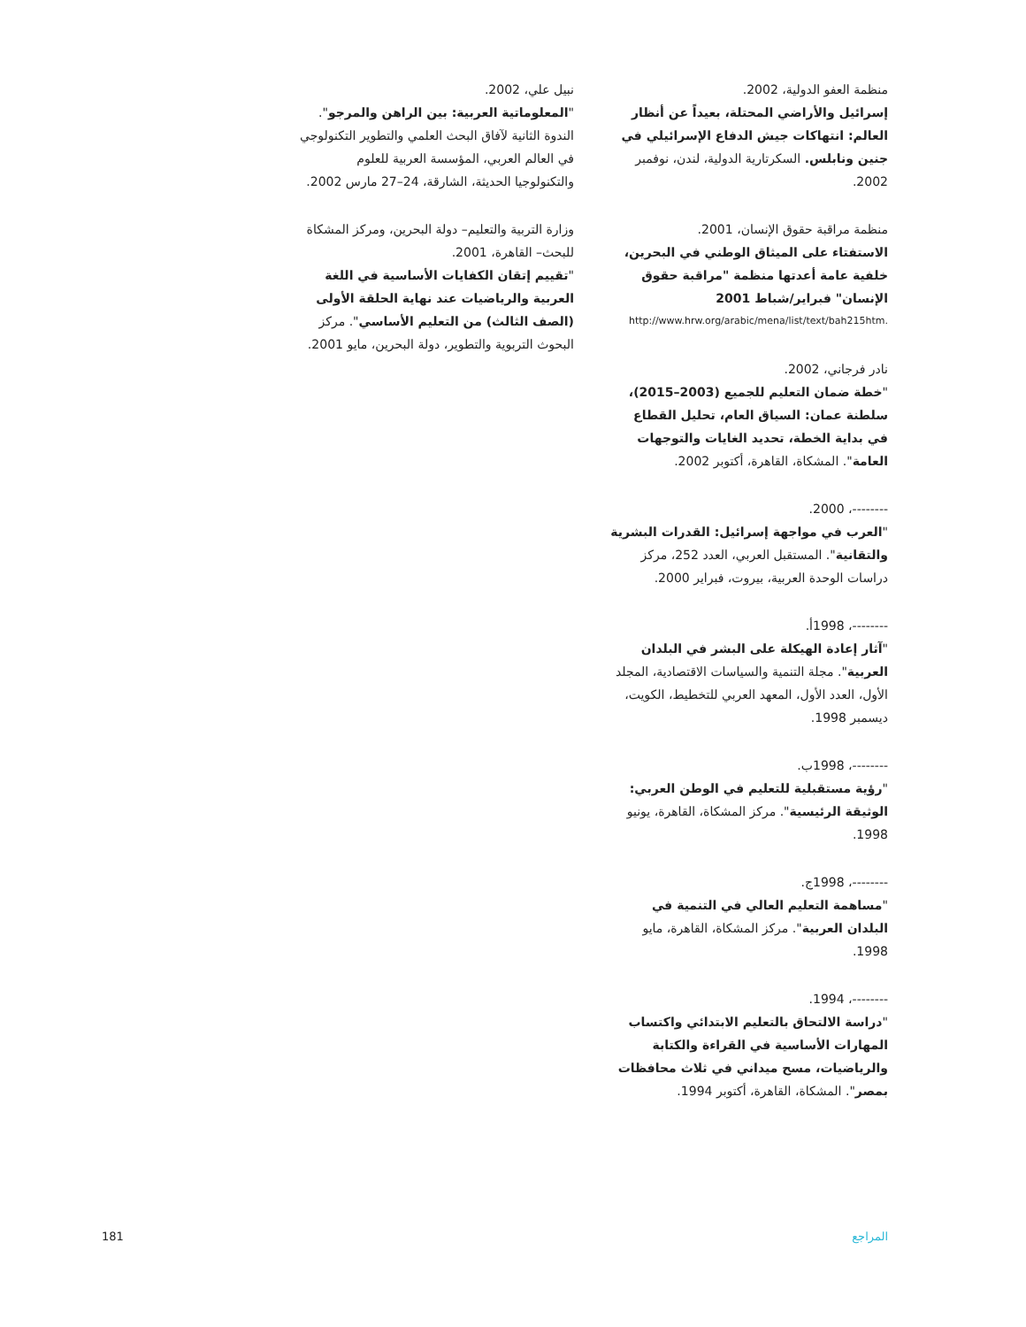منظمة العفو الدولية، 2002.
إسرائيل والأراضي المحتلة، بعيداً عن أنظار العالم: انتهاكات جيش الدفاع الإسرائيلي في جنين ونابلس. السكرتارية الدولية، لندن، نوفمبر 2002.
منظمة مراقبة حقوق الإنسان، 2001.
الاستفتاء على الميثاق الوطني في البحرين، خلفية عامة أعدتها منظمة "مراقبة حقوق الإنسان" فبراير/شباط 2001
http://www.hrw.org/arabic/mena/list/text/bah215htm.
نادر فرجاني، 2002.
"خطة ضمان التعليم للجميع (2003–2015)، سلطنة عمان: السياق العام، تحليل القطاع في بداية الخطة، تحديد الغايات والتوجهات العامة". المشكاة، القاهرة، أكتوبر 2002.
--------، 2000.
"العرب في مواجهة إسرائيل: القدرات البشرية والتقانية". المستقبل العربي، العدد 252، مركز دراسات الوحدة العربية، بيروت، فبراير 2000.
--------، 1998أ.
"آثار إعادة الهيكلة على البشر في البلدان العربية". مجلة التنمية والسياسات الاقتصادية، المجلد الأول، العدد الأول، المعهد العربي للتخطيط، الكويت، ديسمبر 1998.
--------، 1998ب.
"رؤية مستقبلية للتعليم في الوطن العربي: الوثيقة الرئيسية". مركز المشكاة، القاهرة، يونيو 1998.
--------، 1998ج.
"مساهمة التعليم العالي في التنمية في البلدان العربية". مركز المشكاة، القاهرة، مايو 1998.
--------، 1994.
"دراسة الالتحاق بالتعليم الابتدائي واكتساب المهارات الأساسية في القراءة والكتابة والرياضيات، مسح ميداني في ثلاث محافظات بمصر". المشكاة، القاهرة، أكتوبر 1994.
نبيل علي، 2002.
"المعلوماتية العربية: بين الراهن والمرجو". الندوة الثانية لآفاق البحث العلمي والتطوير التكنولوجي في العالم العربي، المؤسسة العربية للعلوم والتكنولوجيا الحديثة، الشارقة، 24–27 مارس 2002.
وزارة التربية والتعليم– دولة البحرين، ومركز المشكاة للبحث– القاهرة، 2001.
"تقييم إتقان الكفايات الأساسية في اللغة العربية والرياضيات عند نهاية الحلقة الأولى (الصف الثالث) من التعليم الأساسي". مركز البحوث التربوية والتطوير، دولة البحرين، مايو 2001.
المراجع 181